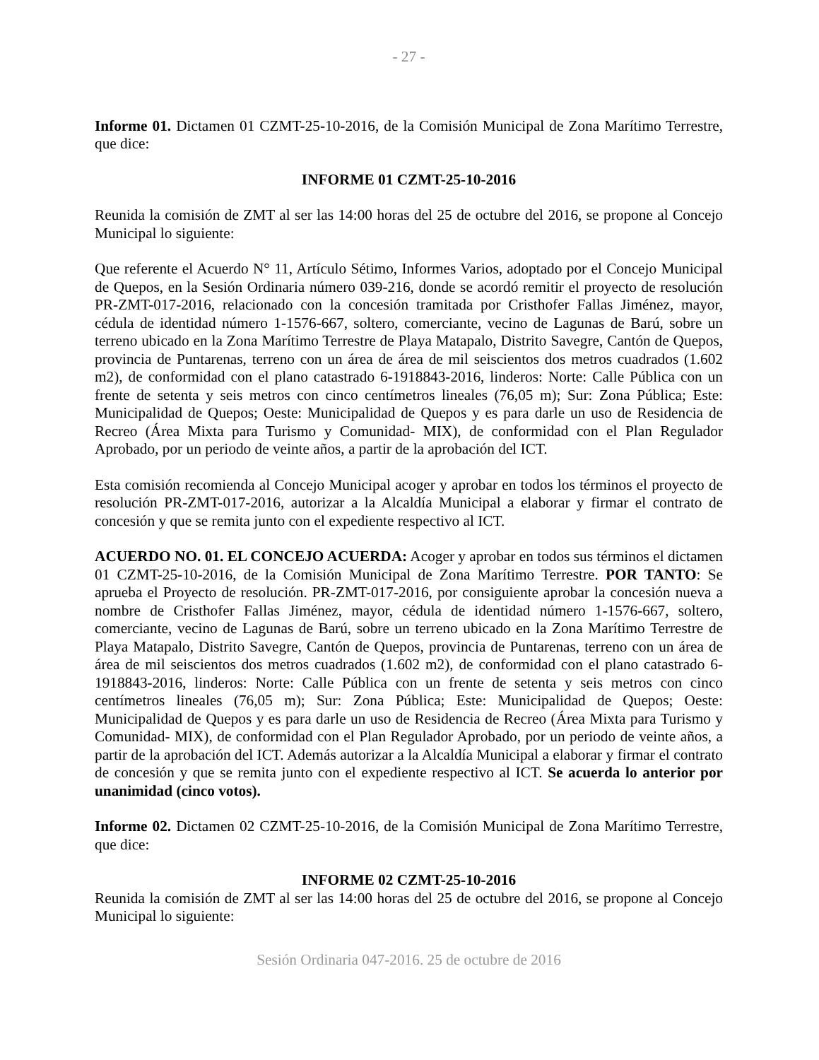- 27 -
Informe 01. Dictamen 01 CZMT-25-10-2016, de la Comisión Municipal de Zona Marítimo Terrestre, que dice:
INFORME 01 CZMT-25-10-2016
Reunida la comisión de ZMT al ser las 14:00 horas del 25 de octubre del 2016, se propone al Concejo Municipal lo siguiente:
Que referente el Acuerdo N° 11, Artículo Sétimo, Informes Varios, adoptado por el Concejo Municipal de Quepos, en la Sesión Ordinaria número 039-216, donde se acordó remitir el proyecto de resolución PR-ZMT-017-2016, relacionado con la concesión tramitada por Cristhofer Fallas Jiménez, mayor, cédula de identidad número 1-1576-667, soltero, comerciante, vecino de Lagunas de Barú, sobre un terreno ubicado en la Zona Marítimo Terrestre de Playa Matapalo, Distrito Savegre, Cantón de Quepos, provincia de Puntarenas, terreno con un área de área de mil seiscientos dos metros cuadrados (1.602 m2), de conformidad con el plano catastrado 6-1918843-2016, linderos: Norte: Calle Pública con un frente de setenta y seis metros con cinco centímetros lineales (76,05 m); Sur: Zona Pública; Este: Municipalidad de Quepos; Oeste: Municipalidad de Quepos y es para darle un uso de Residencia de Recreo (Área Mixta para Turismo y Comunidad- MIX), de conformidad con el Plan Regulador Aprobado, por un periodo de veinte años, a partir de la aprobación del ICT.
Esta comisión recomienda al Concejo Municipal acoger y aprobar en todos los términos el proyecto de resolución PR-ZMT-017-2016, autorizar a la Alcaldía Municipal a elaborar y firmar el contrato de concesión y que se remita junto con el expediente respectivo al ICT.
ACUERDO NO. 01. EL CONCEJO ACUERDA: Acoger y aprobar en todos sus términos el dictamen 01 CZMT-25-10-2016, de la Comisión Municipal de Zona Marítimo Terrestre. POR TANTO: Se aprueba el Proyecto de resolución. PR-ZMT-017-2016, por consiguiente aprobar la concesión nueva a nombre de Cristhofer Fallas Jiménez, mayor, cédula de identidad número 1-1576-667, soltero, comerciante, vecino de Lagunas de Barú, sobre un terreno ubicado en la Zona Marítimo Terrestre de Playa Matapalo, Distrito Savegre, Cantón de Quepos, provincia de Puntarenas, terreno con un área de área de mil seiscientos dos metros cuadrados (1.602 m2), de conformidad con el plano catastrado 6-1918843-2016, linderos: Norte: Calle Pública con un frente de setenta y seis metros con cinco centímetros lineales (76,05 m); Sur: Zona Pública; Este: Municipalidad de Quepos; Oeste: Municipalidad de Quepos y es para darle un uso de Residencia de Recreo (Área Mixta para Turismo y Comunidad- MIX), de conformidad con el Plan Regulador Aprobado, por un periodo de veinte años, a partir de la aprobación del ICT. Además autorizar a la Alcaldía Municipal a elaborar y firmar el contrato de concesión y que se remita junto con el expediente respectivo al ICT. Se acuerda lo anterior por unanimidad (cinco votos).
Informe 02. Dictamen 02 CZMT-25-10-2016, de la Comisión Municipal de Zona Marítimo Terrestre, que dice:
INFORME 02 CZMT-25-10-2016
Reunida la comisión de ZMT al ser las 14:00 horas del 25 de octubre del 2016, se propone al Concejo Municipal lo siguiente:
Sesión Ordinaria 047-2016. 25 de octubre de 2016